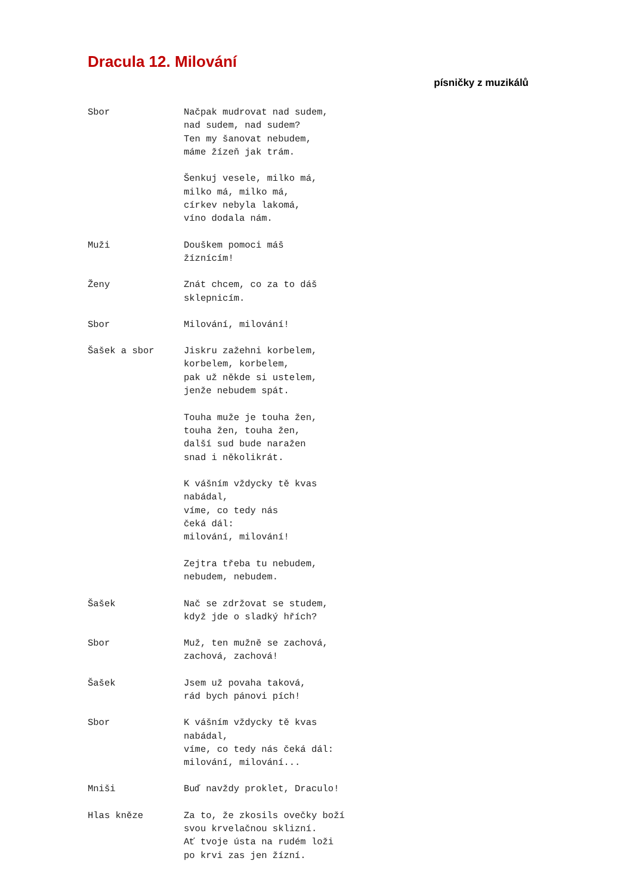Dracula 12. Milování
písničky z muzikálů
Sbor Načpak mudrovat nad sudem, nad sudem, nad sudem? Ten my šanovat nebudem, máme žízeň jak trám. Šenkuj vesele, milko má, milko má, milko má, církev nebyla lakomá, víno dodala nám.
Muži Douškem pomoci máš žíznícím!
Ženy Znát chcem, co za to dáš sklepnicím.
Sbor Milování, milování!
Šašek a sbor Jiskru zažehni korbelem, korbelem, korbelem, pak už někde si ustelem, jenže nebudem spát. Touha muže je touha žen, touha žen, touha žen, další sud bude naražen snad i několikrát. K vášním vždycky tě kvas nabádal, víme, co tedy nás čeká dál: milování, milování! Zejtra třeba tu nebudem, nebudem, nebudem.
Šašek Nač se zdržovat se studem, když jde o sladký hřích?
Sbor Muž, ten mužně se zachová, zachová, zachová!
Šašek Jsem už povaha taková, rád bych pánovi pích!
Sbor K vášním vždycky tě kvas nabádal, víme, co tedy nás čeká dál: milování, milování...
Mniši Buď navždy proklet, Draculo!
Hlas kněze Za to, že zkosils ovečky boží svou krvelačnou sklizní. Ať tvoje ústa na rudém loži po krvi zas jen žízní.